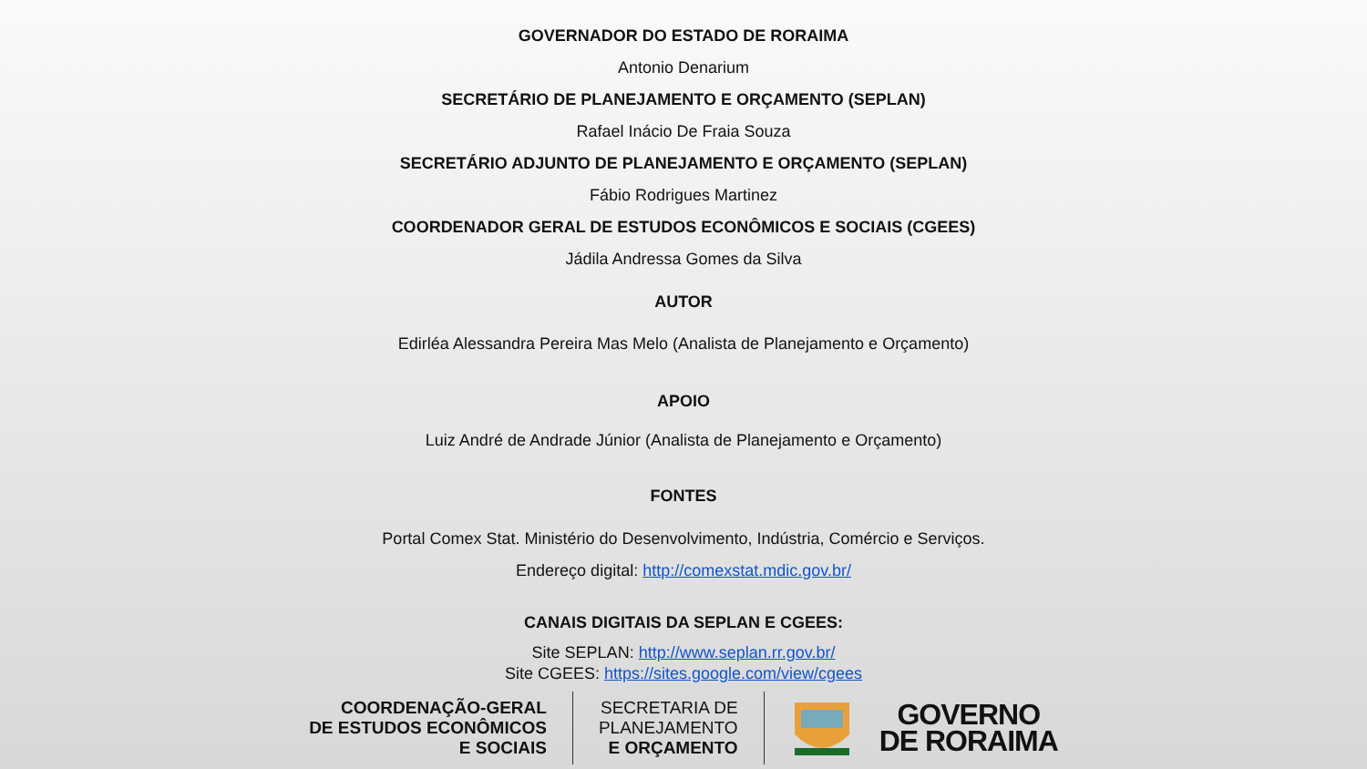GOVERNADOR DO ESTADO DE RORAIMA
Antonio Denarium
SECRETÁRIO DE PLANEJAMENTO E ORÇAMENTO (SEPLAN)
Rafael Inácio De Fraia Souza
SECRETÁRIO ADJUNTO DE PLANEJAMENTO E ORÇAMENTO (SEPLAN)
Fábio Rodrigues Martinez
COORDENADOR GERAL DE ESTUDOS ECONÔMICOS E SOCIAIS (CGEES)
Jádila Andressa Gomes da Silva
AUTOR
Edirléa Alessandra Pereira Mas Melo (Analista de Planejamento e Orçamento)
APOIO
Luiz André de Andrade Júnior (Analista de Planejamento e Orçamento)
FONTES
Portal Comex Stat. Ministério do Desenvolvimento, Indústria, Comércio e Serviços.
Endereço digital: http://comexstat.mdic.gov.br/
CANAIS DIGITAIS DA SEPLAN E CGEES:
Site SEPLAN: http://www.seplan.rr.gov.br/
Site CGEES: https://sites.google.com/view/cgees
COORDENAÇÃO-GERAL
DE ESTUDOS ECONÔMICOS
E SOCIAIS
SECRETARIA DE
PLANEJAMENTO
E ORÇAMENTO
GOVERNO
DE RORAIMA